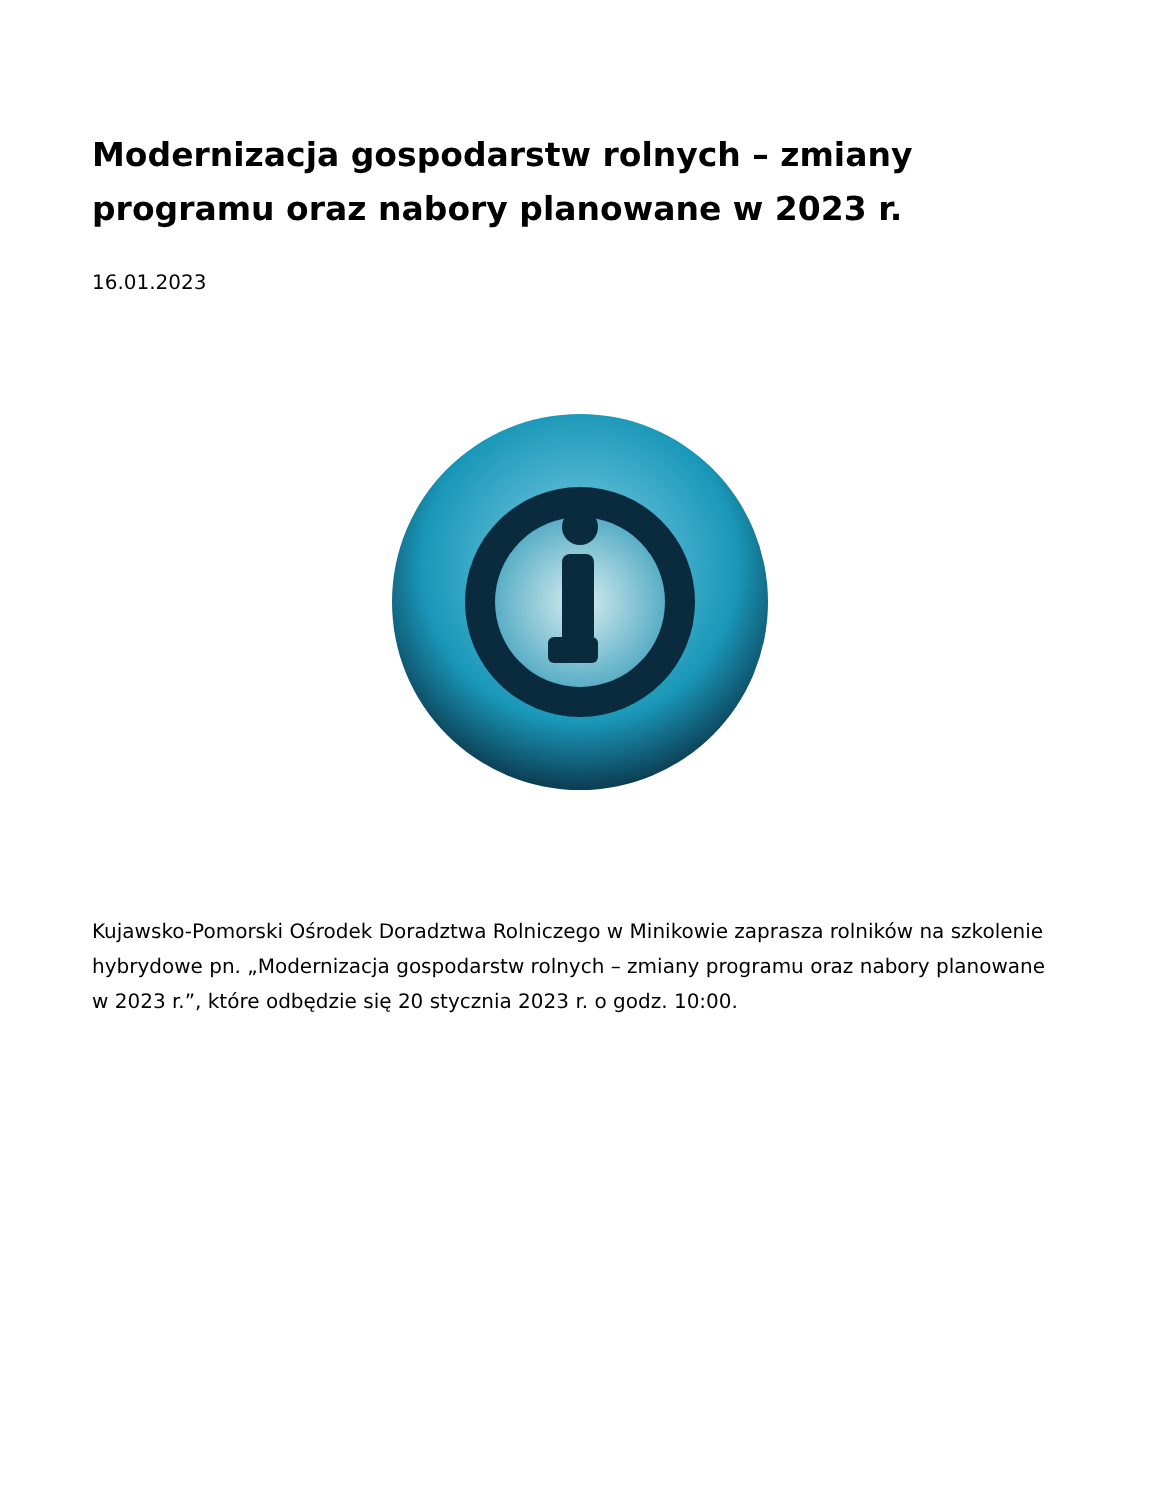Modernizacja gospodarstw rolnych – zmiany programu oraz nabory planowane w 2023 r.
16.01.2023
Kujawsko-Pomorski Ośrodek Doradztwa Rolniczego w Minikowie zaprasza rolników na szkolenie hybrydowe pn. „Modernizacja gospodarstw rolnych – zmiany programu oraz nabory planowane w 2023 r.”, które odbędzie się 20 stycznia 2023 r. o godz. 10:00.